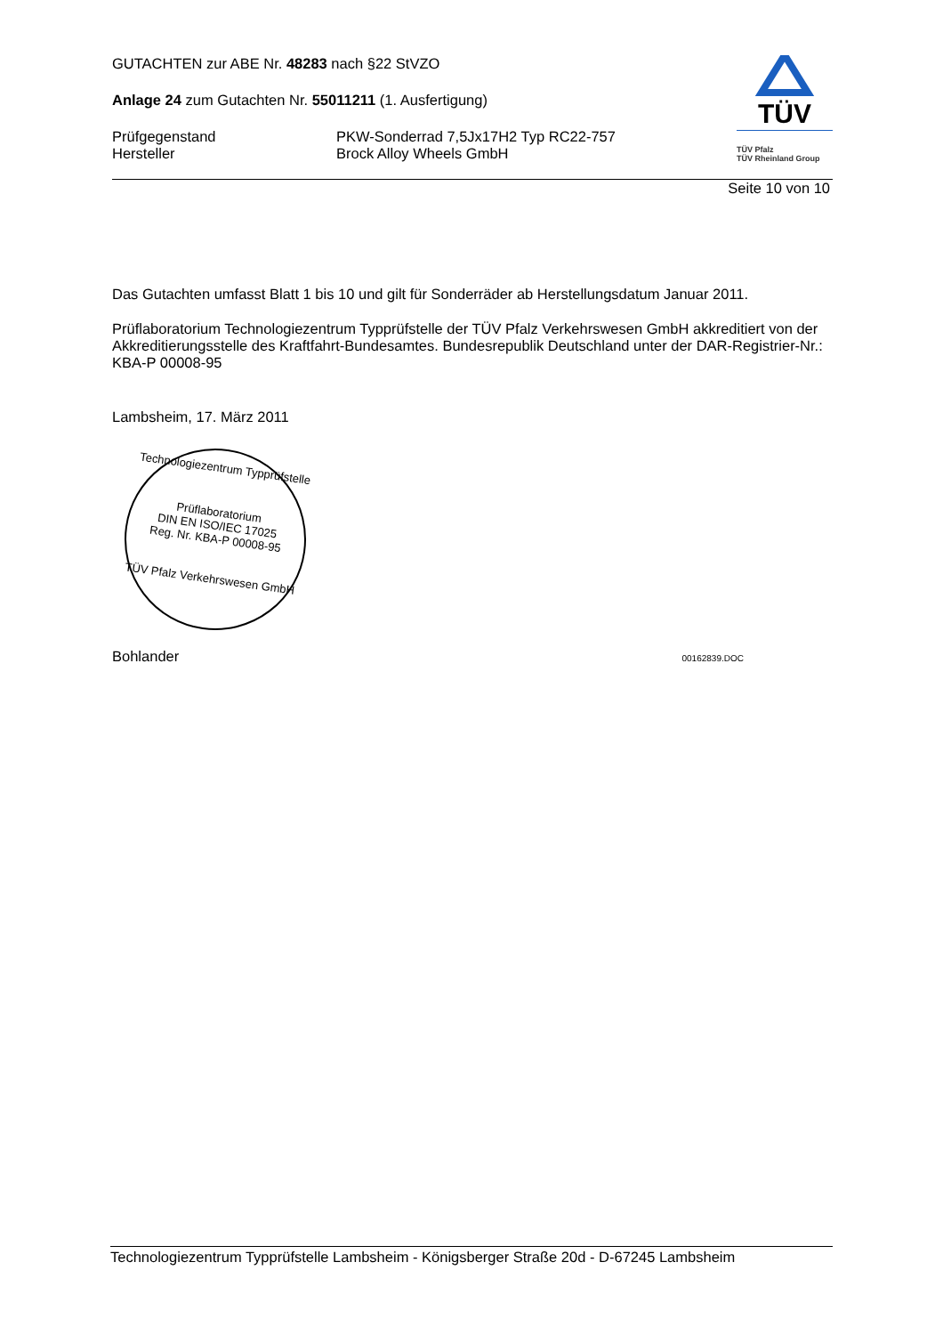GUTACHTEN zur ABE Nr. 48283 nach §22 StVZO
Anlage 24 zum Gutachten Nr. 55011211 (1. Ausfertigung)
Prüfgegenstand
Hersteller
PKW-Sonderrad 7,5Jx17H2 Typ RC22-757
Brock Alloy Wheels GmbH
TÜV
TÜV Pfalz
TÜV Rheinland Group
Seite 10 von 10
Das Gutachten umfasst Blatt 1 bis 10 und gilt für Sonderräder ab Herstellungsdatum Januar 2011.
Prüflaboratorium Technologiezentrum Typprüfstelle der TÜV Pfalz Verkehrswesen GmbH akkreditiert von der Akkreditierungsstelle des Kraftfahrt-Bundesamtes. Bundesrepublik Deutschland unter der DAR-Registrier-Nr.: KBA-P 00008-95
Lambsheim, 17. März 2011
Technologiezentrum Typprüfstelle
Prüflaboratorium
DIN EN ISO/IEC 17025
Reg. Nr. KBA-P 00008-95
TÜV Pfalz Verkehrswesen GmbH
Bohlander
00162839.DOC
Technologiezentrum Typprüfstelle Lambsheim - Königsberger Straße 20d - D-67245 Lambsheim